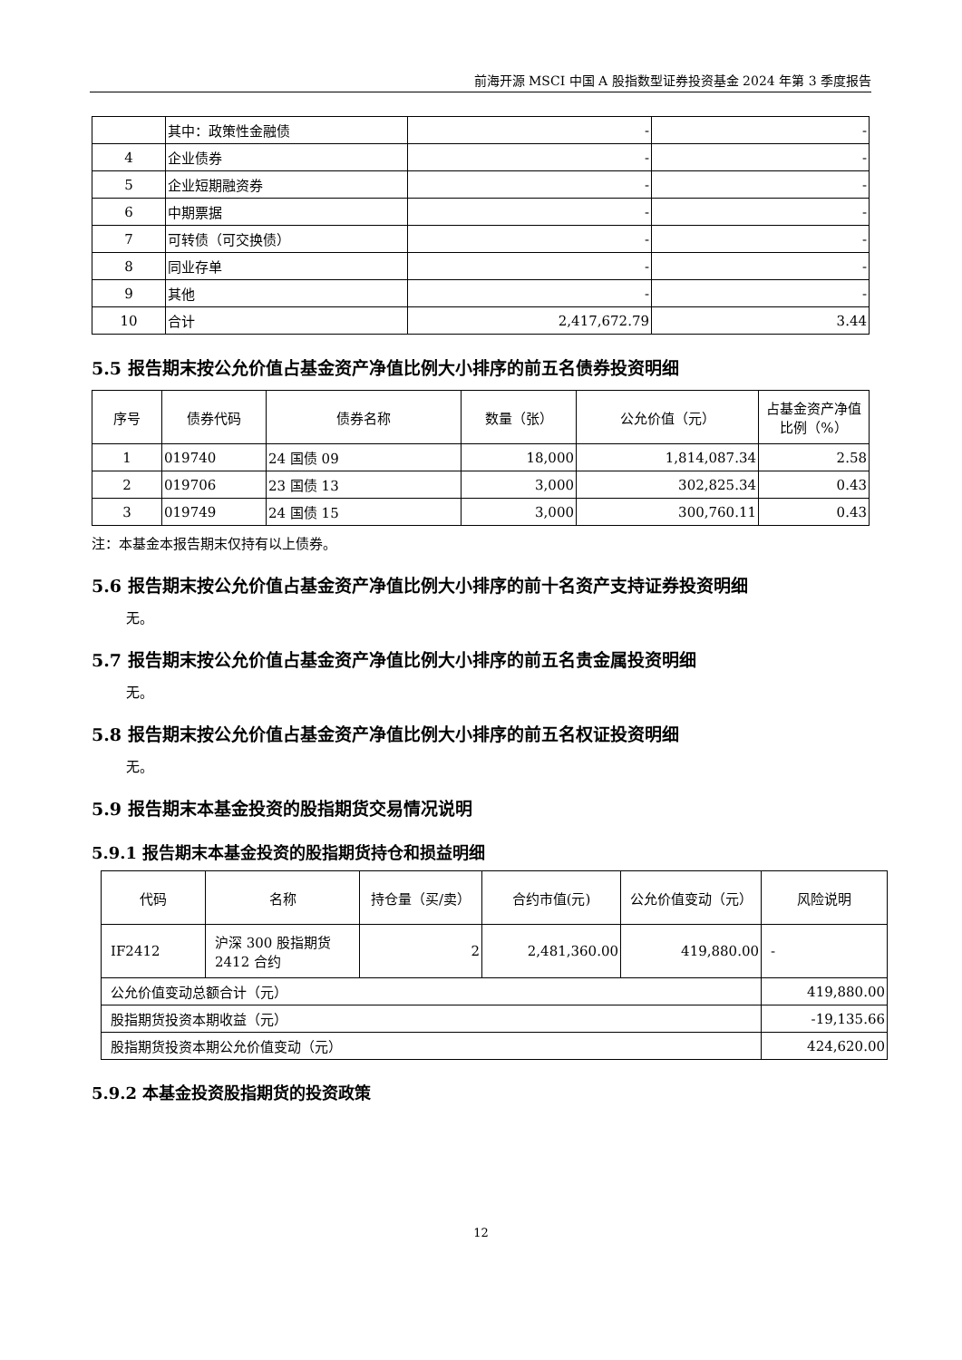前海开源 MSCI 中国 A 股指数型证券投资基金 2024 年第 3 季度报告
| | 其中：政策性金融债 | - | - |
| 4 | 企业债券 | - | - |
| 5 | 企业短期融资券 | - | - |
| 6 | 中期票据 | - | - |
| 7 | 可转债（可交换债） | - | - |
| 8 | 同业存单 | - | - |
| 9 | 其他 | - | - |
| 10 | 合计 | 2,417,672.79 | 3.44 |
5.5 报告期末按公允价值占基金资产净值比例大小排序的前五名债券投资明细
| 序号 | 债券代码 | 债券名称 | 数量（张） | 公允价值（元） | 占基金资产净值比例（%） |
| --- | --- | --- | --- | --- | --- |
| 1 | 019740 | 24 国债 09 | 18,000 | 1,814,087.34 | 2.58 |
| 2 | 019706 | 23 国债 13 | 3,000 | 302,825.34 | 0.43 |
| 3 | 019749 | 24 国债 15 | 3,000 | 300,760.11 | 0.43 |
注：本基金本报告期末仅持有以上债券。
5.6 报告期末按公允价值占基金资产净值比例大小排序的前十名资产支持证券投资明细
无。
5.7 报告期末按公允价值占基金资产净值比例大小排序的前五名贵金属投资明细
无。
5.8 报告期末按公允价值占基金资产净值比例大小排序的前五名权证投资明细
无。
5.9 报告期末本基金投资的股指期货交易情况说明
5.9.1 报告期末本基金投资的股指期货持仓和损益明细
| 代码 | 名称 | 持仓量（买/卖） | 合约市值(元) | 公允价值变动（元） | 风险说明 |
| --- | --- | --- | --- | --- | --- |
| IF2412 | 沪深 300 股指期货 2412 合约 | 2 | 2,481,360.00 | 419,880.00 | - |
| 公允价值变动总额合计（元） | | | | | 419,880.00 |
| 股指期货投资本期收益（元） | | | | | -19,135.66 |
| 股指期货投资本期公允价值变动（元） | | | | | 424,620.00 |
5.9.2 本基金投资股指期货的投资政策
12